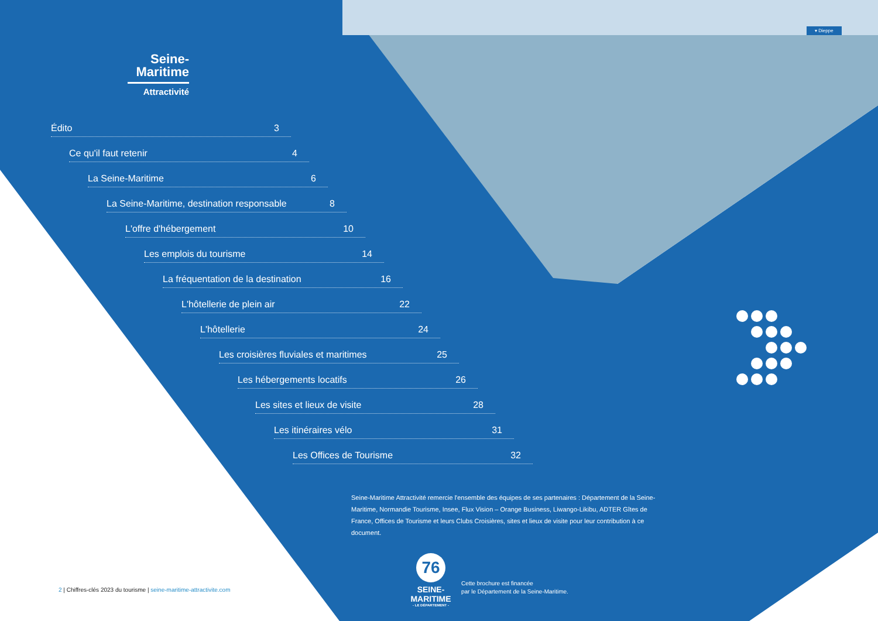▾ Dieppe
Seine-
Maritime
Attractivité
Édito 3
Ce qu'il faut retenir 4
La Seine-Maritime 6
La Seine-Maritime, destination responsable 8
L'offre d'hébergement 10
Les emplois du tourisme 14
La fréquentation de la destination 16
L'hôtellerie de plein air 22
L'hôtellerie 24
Les croisières fluviales et maritimes 25
Les hébergements locatifs 26
Les sites et lieux de visite 28
Les itinéraires vélo 31
Les Offices de Tourisme 32
Seine-Maritime Attractivité remercie l'ensemble des équipes de ses partenaires : Département de la Seine-Maritime, Normandie Tourisme, Insee, Flux Vision – Orange Business, Liwango-Likibu, ADTER Gîtes de France, Offices de Tourisme et leurs Clubs Croisières, sites et lieux de visite pour leur contribution à ce document.
76
SEINE-MARITIME
- LE DÉPARTEMENT -
Cette brochure est financée
par le Département de la Seine-Maritime.
2 | Chiffres-clés 2023 du tourisme | seine-maritime-attractivite.com